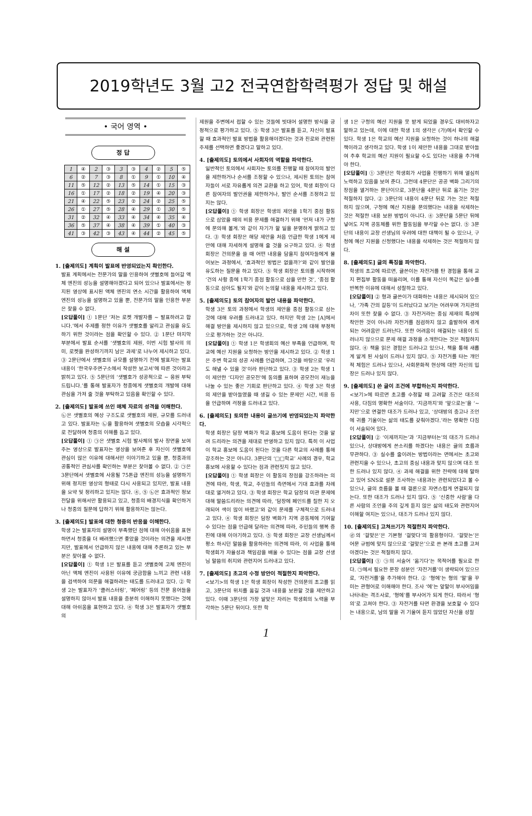2019학년도 3월 고2 전국연합학력평가 정답 및 해설
• 국어 영역 •
정 답
| 1 | ④ | 2 | ③ | 3 | ③ | 4 | ② | 5 | ⑤ |
| 6 | ② | 7 | ③ | 8 | ① | 9 | ① | 10 | ④ |
| 11 | ⑤ | 12 | ② | 13 | ⑤ | 14 | ① | 15 | ③ |
| 16 | ① | 17 | ② | 18 | ② | 19 | ④ | 20 | ③ |
| 21 | ④ | 22 | ⑤ | 23 | ② | 24 | ② | 25 | ⑤ |
| 26 | ① | 27 | ⑤ | 28 | ④ | 29 | ① | 30 | ⑤ |
| 31 | ② | 32 | ④ | 33 | ④ | 34 | ④ | 35 | ④ |
| 36 | ⑤ | 37 | ④ | 38 | ④ | 39 | ① | 40 | ③ |
| 41 | ③ | 42 | ③ | 43 | ④ | 44 | ② | 45 | ⑤ |
해 설
1. [출제의도] 계획이 발표에 반영되었는지 확인한다.
발표 계획에서는 전문가의 말을 인용하여 샛별호에 들어갈 액체 엔진의 성능을 설명해야겠다고 되어 있으나 발표에서는 정지된 영상에 표시된 액체 엔진의 연소 시간을 활용하여 액체 엔진의 성능을 설명하고 있을 뿐, 전문가의 말을 인용한 부분은 찾을 수 없다.
[오답풀이] ① 1문단 ‘저는 로켓 개발자를 ~ 발표하려고 합니다.’에서 주제를 정한 이유가 샛별호를 알리고 관심을 유도하기 위한 것이라는 점을 확인할 수 있다. ② 1문단 마지막 부분에서 발표 순서를 ‘샛별호의 제원, 이번 시험 발사의 의미, 로켓을 완성하기까지 남은 과제’로 나누어 제시하고 있다. ③ 2문단에서 샛별호의 규모를 설명하기 전에 발표자는 발표 내용이 ‘한국우주연구소에서 작성한 보고서’에 따른 것이라고 밝히고 있다. ⑤ 5문단의 ‘샛별호가 성공적으로 ~ 응원 부탁드립니다.’를 통해 발표자가 청중에게 샛별호의 개발에 대해 관심을 가져 줄 것을 부탁하고 있음을 확인할 수 있다.
2. [출제의도] 발표에 쓰인 매체 자료의 성격을 이해한다.
㉡은 샛별호의 예상 구조도로 샛별호의 제원, 규모를 드러내고 있다. 발표자는 ㉡을 활용하여 샛별호의 모습을 시각적으로 전달하며 청중의 이해를 돕고 있다.
[오답풀이] ① ㉠은 샛별호 시험 발사체의 발사 장면을 보여주는 영상으로 발표자는 영상을 보여준 후 자신이 샛별호에 관심이 많은 이유에 대해서만 이야기하고 있을 뿐, 청중과의 공통적인 관심사를 확인하는 부분은 찾아볼 수 없다. ② ㉠은 3문단에서 샛별호에 사용될 75톤급 엔진의 성능을 설명하기 위해 정지된 영상의 형태로 다시 사용되고 있지만, 발표 내용을 요약 및 정리하고 있지는 않다. ④, ⑤ ㉡은 효과적인 정보 전달을 위해서만 활용되고 있고, 청중의 배경지식을 확인하거나 청중의 질문에 답하기 위해 활용하지는 않는다.
3. [출제의도] 발표에 대한 청중의 반응을 이해한다.
학생 2는 발표자의 설명이 부족했던 점에 대해 아쉬움을 표현하면서 청중을 더 배려했으면 좋았을 것이라는 의견을 제시했지만, 발표에서 언급하지 않은 내용에 대해 추론하고 있는 부분은 찾아볼 수 없다.
[오답풀이] ① 학생 1은 발표를 듣고 샛별호에 고체 엔진이 아닌 액체 엔진이 사용된 이유에 궁금함을 느끼고 관련 내용을 검색하여 의문을 해결하려는 태도를 드러내고 있다. ② 학생 2는 발표자가 ‘클러스터링’, ‘페어링’ 등의 전문 용어들을 설명하지 않아서 발표 내용을 충분히 이해하지 못했다는 것에 대해 아쉬움을 표현하고 있다. ④ 학생 3은 발표자가 샛별호의
제원을 주변에서 접할 수 있는 것들에 빗대어 설명한 방식을 긍정적으로 평가하고 있다. ⑤ 학생 3은 발표를 듣고, 자신이 발표할 때 효과적인 발표 방법을 활용해야겠다는 것과 진로와 관련된 주제를 선택하면 좋겠다고 말하고 있다.
4. [출제의도] 토의에서 사회자의 역할을 파악한다.
일반적인 토의에서 사회자는 토의를 진행할 때 참여자의 발언을 제한하거나 순서를 조정할 수 있으나, 제시된 토의는 참여자들이 서로 자유롭게 의견 교환을 하고 있어, 학생 회장이 다른 참여자의 발언권을 제한하거나, 발언 순서를 조정하고 있지는 않다.
[오답풀이] ① 학생 회장은 학생의 제안을 1학기 중점 활동으로 삼았을 때의 비용 문제를 해결하기 위해 ‘먼저 내가 구청에 문의해 볼게.’와 같이 자기가 할 일을 분명하게 밝히고 있다. ③ 학생 회장은 해당 제안을 처음 언급한 학생 1에게 제안에 대해 자세하게 설명해 줄 것을 요구하고 있다. ④ 학생 회장은 건의문을 쓸 때 어떤 내용을 담을지 참여자들에게 물어보는 과정에서, ‘효과적인 방법은 없을까?’와 같이 발언을 유도하는 질문을 하고 있다. ⑤ 학생 회장은 토의를 시작하며 ‘건의 사항 중에 1학기 중점 활동으로 삼을 만한 것’, ‘중점 활동으로 삼아도 될지’와 같이 논의할 내용을 제시하고 있다.
5. [출제의도] 토의 참여자의 발언 내용을 파악한다.
학생 3은 토의 과정에서 학생의 제안을 중점 활동으로 삼는 것에 대해 우려를 드러내고 있다. 하지만 학생 2는 [A]에서 해결 방안을 제시하지 않고 있으므로, 학생 2에 대해 부정적으로 평가하는 것은 아니다.
[오답풀이] ① 학생 1은 학생회의 예산 부족을 언급하며, 학교에 예산 지원을 요청하는 방안을 제시하고 있다. ② 학생 1은 주변 학교의 성공 사례를 언급하며, 그것을 바탕으로 ‘우리도 해낼 수 있을 것’이라 판단하고 있다. ③ 학생 2는 학생 1이 제안한 ‘디자인 공모전’에 동의를 표하며 공모전이 재능을 나눌 수 있는 좋은 기회로 판단하고 있다. ④ 학생 3은 학생의 제안을 받아들였을 때 생길 수 있는 문제인 시간, 비용 등을 언급하며 걱정을 드러내고 있다.
6. [출제의도] 토의한 내용이 글쓰기에 반영되었는지 파악한다.
학생 회장은 담장 벽화가 학교 홍보에 도움이 된다는 것을 알려 드리라는 의견을 제대로 반영하고 있지 않다. 특히 이 사업이 학교 홍보에 도움이 된다는 것을 다른 학교의 사례를 통해 강조하는 것은 아니다. 3문단의 ‘□□학교’ 사례의 경우, 학교 홍보에 사용할 수 있다는 점과 관련짓지 않고 있다.
[오답풀이] ① 학생 회장은 이 활동의 장점을 강조하라는 의견에 따라, 학생, 학교, 주민들의 측면에서 기대 효과를 차례대로 열거하고 있다. ③ 학생 회장은 학교 담장의 미관 문제에 대해 말씀드리라는 의견에 따라, ‘담장에 페인트를 칠한 지 오래되어 색이 많이 바랬고’와 같이 문제를 구체적으로 드러내고 있다. ④ 학생 회장은 담장 벽화가 지역 공동체에 기여할 수 있다는 점을 언급해 달라는 의견에 따라, 주민들의 행복 증진에 대해 이야기하고 있다. ⑤ 학생 회장은 교장 선생님께서 평소 하시던 말씀을 활용하라는 의견에 따라, 이 사업을 통해 학생회가 자율성과 책임감을 배울 수 있다는 점을 교장 선생님 말씀의 취지와 관련지어 드러내고 있다.
7. [출제의도] 초고의 수정 방안이 적절한지 파악한다.
<보기>의 학생 1은 학생 회장이 작성한 건의문의 초고를 읽고, 3문단의 위치를 옮길 것과 내용을 보완할 것을 제안하고 있다. 이때 3문단의 가장 알맞은 자리는 학생회의 노력을 부각하는 5문단 뒤이다. 또한 학
생 1은 구청의 예산 지원을 못 받게 되었을 경우도 대비하자고 말하고 있는데, 이에 대한 학생 1의 생각은 (가)에서 확인할 수 있다. 학생 1은 학교의 예산 지원을 요청하는 것이 하나의 해결책이라고 생각하고 있다. 학생 1이 제안한 내용을 그대로 받아들여 추후 학교의 예산 지원이 필요할 수도 있다는 내용을 추가해야 한다.
[오답풀이] ① 3문단은 학생회가 사업을 진행하기 위해 열심히 노력하고 있음을 보여 준다. 그런데 4문단은 공공 벽화 그리기의 장점을 열거하는 문단이므로, 3문단을 4문단 뒤로 옮기는 것은 적절하지 않다. ② 3문단의 내용이 4문단 뒤로 가는 것은 적절하지 않으며, 구청에 예산 지원을 문의했다는 내용을 삭제하는 것은 적절한 내용 보완 방법이 아니다. ④ 3문단을 5문단 뒤에 넣어도 지역 공동체를 위한 활동임을 부각할 수는 없다. ⑤ 3문단의 내용이 교장 선생님의 우려에 대한 대책이 될 수 있으나, 구청에 예산 지원을 신청했다는 내용을 삭제하는 것은 적절하지 않다.
8. [출제의도] 글의 특징을 파악한다.
학생의 초고에 따르면, 글쓴이는 자전거를 탄 경험을 통해 교지 편집부 활동을 떠올리며, 이를 통해 자신이 똑같은 실수를 반복한 이유에 대해서 성찰하고 있다.
[오답풀이] ② 형과 글쓴이가 대화하는 내용은 제시되어 있으나, ‘가족 간의 갈등’이 드러났다고 보기는 어려우며 가치관의 차이 또한 찾을 수 없다. ③ 자전거라는 중심 제재의 특성에 착안한 것이 아니라 자전거를 점검하지 않고 출발하여 겪게 되는 어려움만 드러난다. 또한 어려움이 해결되는 내용이 드러나지 않으므로 문제 해결 과정을 소개한다는 것은 적절하지 않다. ④ 책을 읽은 경험은 드러나고 있으나, 책을 통해 새롭게 알게 된 사실이 드러나 있지 않다. ⑤ 자전거를 타는 개인적 체험은 드러나 있으나, 사회문화적 현상에 대한 자신의 입장은 드러나 있지 않다.
9. [출제의도] 쓴 글이 조건에 부합하는지 파악한다.
<보기>에 따르면 초고를 수정할 때 고려할 조건은 대조의 사용, 다짐의 명확한 서술이다. ‘지금까지’와 ‘앞으로는’을 ‘~지만’으로 연결한 대조가 드러나 있고, ‘상대방의 충고나 조언에 귀를 기울이는 삶의 태도를 갖춰야겠다.’라는 명확한 다짐이 서술되어 있다.
[오답풀이] ② ‘이제까지는’과 ‘지금부터는’의 대조가 드러나 있으나, 상대방에게 쓴소리를 하겠다는 내용은 글의 흐름과 무관하다. ③ 실수를 줄이려는 방법이라는 면에서는 초고와 관련지을 수 있으나, 초고의 중심 내용과 맞지 않으며 대조 또한 드러나 있지 않다. ④ 과제 해결을 위한 전략에 대해 말하고 있어 SNS로 설문 조사하는 내용과는 관련되었다고 볼 수 있으나, 글의 흐름을 볼 때 결론으로 자연스럽게 연결되지 않는다. 또한 대조가 드러나 있지 않다. ⑤ ‘신중한 사람’을 다른 사람의 조언을 주의 깊게 듣지 않은 삶의 태도와 관련지어 이해할 여지는 있으나, 대조가 드러나 있지 않다.
10. [출제의도] 고쳐쓰기가 적절한지 파악한다.
㉣의 ‘걸맞은’은 기본형 ‘걸맞다’의 활용형이다. ‘걸맞는’은 어문 규범에 맞지 않으므로 ‘걸맞은’으로 쓴 본래 초고를 고쳐야겠다는 것은 적절하지 않다.
[오답풀이] ① ㉠의 서술어 ‘옮기다’는 목적어를 필요로 한다. ㉠에서 필요한 문장 성분인 ‘자전거를’이 생략되어 있으므로, ‘자전거를’을 추가해야 한다. ② ‘형에’는 형의 ‘말’을 꾸미는 관형어로 이해해야 한다. 조사 ‘에’는 앞말이 부사어임을 나타내는 격조사로, ‘형에’를 부사어가 되게 한다. 따라서 ‘형의’로 고쳐야 한다. ③ 자전거를 타면 환경을 보호할 수 있다는 내용으로, 남의 말을 귀 기울여 듣지 않았던 자신을 성찰
1